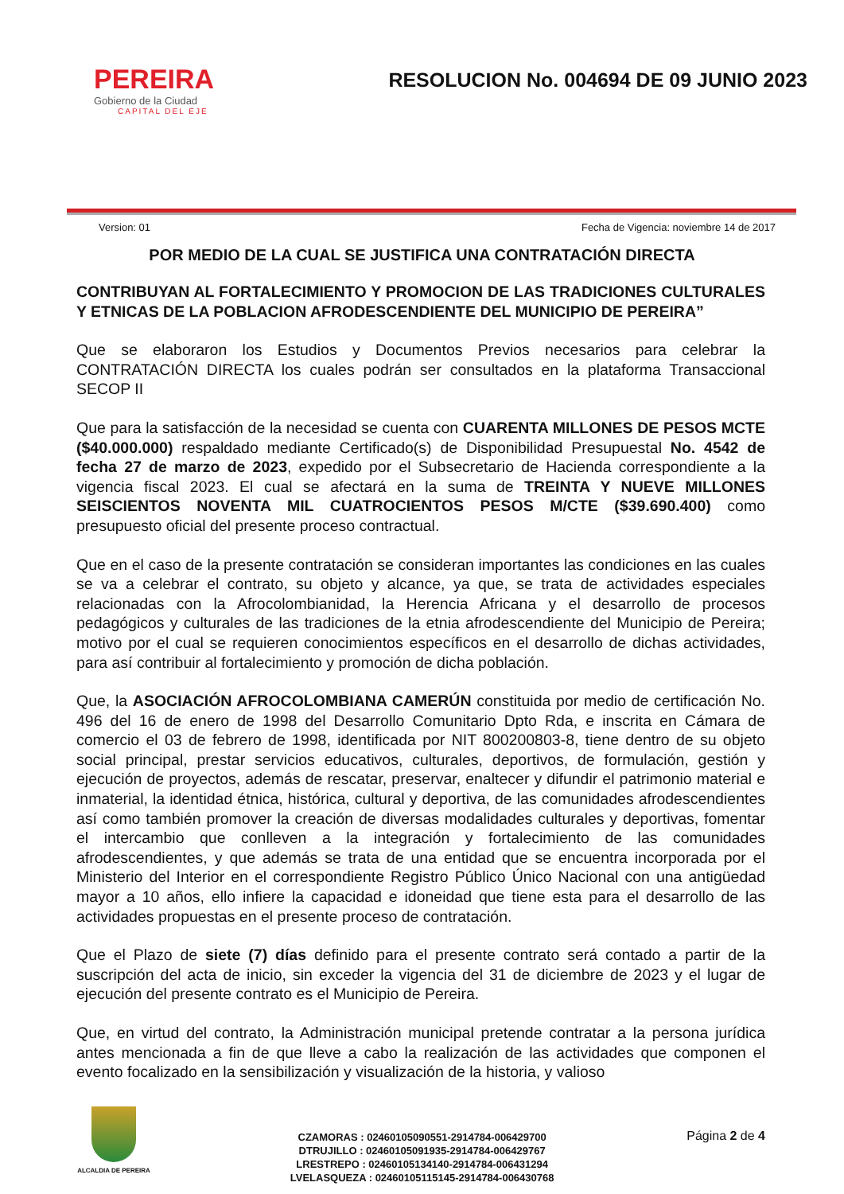PEREIRA
Gobierno de la Ciudad
CAPITAL DEL EJE
RESOLUCION No. 004694 DE 09 JUNIO 2023
Version: 01 Fecha de Vigencia: noviembre 14 de 2017
POR MEDIO DE LA CUAL SE JUSTIFICA UNA CONTRATACIÓN DIRECTA
CONTRIBUYAN AL FORTALECIMIENTO Y PROMOCION DE LAS TRADICIONES CULTURALES Y ETNICAS DE LA POBLACION AFRODESCENDIENTE DEL MUNICIPIO DE PEREIRA”
Que se elaboraron los Estudios y Documentos Previos necesarios para celebrar la CONTRATACIÓN DIRECTA los cuales podrán ser consultados en la plataforma Transaccional SECOP II
Que para la satisfacción de la necesidad se cuenta con CUARENTA MILLONES DE PESOS MCTE ($40.000.000) respaldado mediante Certificado(s) de Disponibilidad Presupuestal No. 4542 de fecha 27 de marzo de 2023, expedido por el Subsecretario de Hacienda correspondiente a la vigencia fiscal 2023. El cual se afectará en la suma de TREINTA Y NUEVE MILLONES SEISCIENTOS NOVENTA MIL CUATROCIENTOS PESOS M/CTE ($39.690.400) como presupuesto oficial del presente proceso contractual.
Que en el caso de la presente contratación se consideran importantes las condiciones en las cuales se va a celebrar el contrato, su objeto y alcance, ya que, se trata de actividades especiales relacionadas con la Afrocolombianidad, la Herencia Africana y el desarrollo de procesos pedagógicos y culturales de las tradiciones de la etnia afrodescendiente del Municipio de Pereira; motivo por el cual se requieren conocimientos específicos en el desarrollo de dichas actividades, para así contribuir al fortalecimiento y promoción de dicha población.
Que, la ASOCIACIÓN AFROCOLOMBIANA CAMERÚN constituida por medio de certificación No. 496 del 16 de enero de 1998 del Desarrollo Comunitario Dpto Rda, e inscrita en Cámara de comercio el 03 de febrero de 1998, identificada por NIT 800200803-8, tiene dentro de su objeto social principal, prestar servicios educativos, culturales, deportivos, de formulación, gestión y ejecución de proyectos, además de rescatar, preservar, enaltecer y difundir el patrimonio material e inmaterial, la identidad étnica, histórica, cultural y deportiva, de las comunidades afrodescendientes así como también promover la creación de diversas modalidades culturales y deportivas, fomentar el intercambio que conlleven a la integración y fortalecimiento de las comunidades afrodescendientes, y que además se trata de una entidad que se encuentra incorporada por el Ministerio del Interior en el correspondiente Registro Público Único Nacional con una antigüedad mayor a 10 años, ello infiere la capacidad e idoneidad que tiene esta para el desarrollo de las actividades propuestas en el presente proceso de contratación.
Que el Plazo de siete (7) días definido para el presente contrato será contado a partir de la suscripción del acta de inicio, sin exceder la vigencia del 31 de diciembre de 2023 y el lugar de ejecución del presente contrato es el Municipio de Pereira.
Que, en virtud del contrato, la Administración municipal pretende contratar a la persona jurídica antes mencionada a fin de que lleve a cabo la realización de las actividades que componen el evento focalizado en la sensibilización y visualización de la historia, y valioso
ALCALDIA DE PEREIRA
CZAMORAS : 02460105090551-2914784-006429700
DTRUJILLO : 02460105091935-2914784-006429767
LRESTREPO : 02460105134140-2914784-006431294
LVELASQUEZA : 02460105115145-2914784-006430768
Página 2 de 4